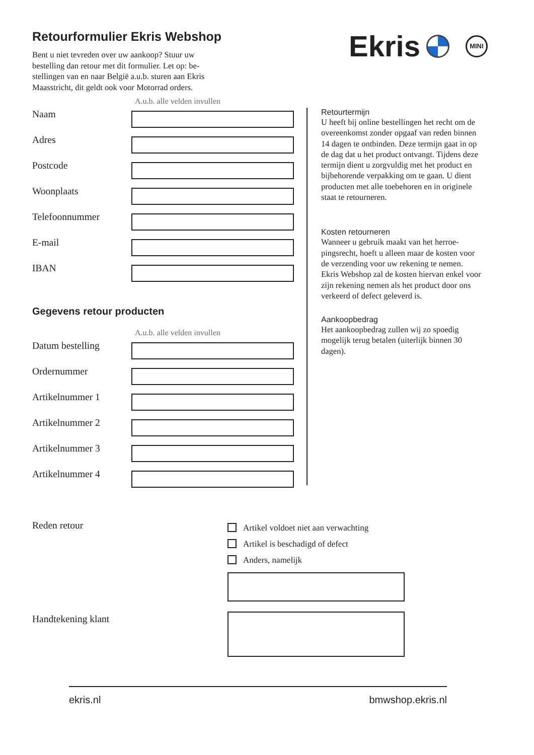Retourformulier Ekris Webshop
Bent u niet tevreden over uw aankoop? Stuur uw bestelling dan retour met dit formulier. Let op: be-stellingen van en naar België a.u.b. sturen aan Ekris Maasstricht, dit geldt ook voor Motorrad orders.
Ekris
MINI
A.u.b. alle velden invullen
Naam
Adres
Postcode
Woonplaats
Telefoonnummer
E-mail
IBAN
Gegevens retour producten
A.u.b. alle velden invullen
Datum bestelling
Ordernummer
Artikelnummer 1
Artikelnummer 2
Artikelnummer 3
Artikelnummer 4
Retourtermijn
U heeft bij online bestellingen het recht om de overeenkomst zonder opgaaf van reden binnen 14 dagen te ontbinden. Deze termijn gaat in op de dag dat u het product ontvangt. Tijdens deze termijn dient u zorgvuldig met het product en bijbehorende verpakking om te gaan. U dient producten met alle toebehoren en in originele staat te retourneren.
Kosten retourneren
Wanneer u gebruik maakt van het herroe-pingsrecht, hoeft u alleen maar de kosten voor de verzending voor uw rekening te nemen. Ekris Webshop zal de kosten hiervan enkel voor zijn rekening nemen als het product door ons verkeerd of defect geleverd is.
Aankoopbedrag
Het aankoopbedrag zullen wij zo spoedig mogelijk terug betalen (uiterlijk binnen 30 dagen).
Reden retour
Artikel voldoet niet aan verwachting
Artikel is beschadigd of defect
Anders, namelijk
Handtekening klant
ekris.nl bmwshop.ekris.nl